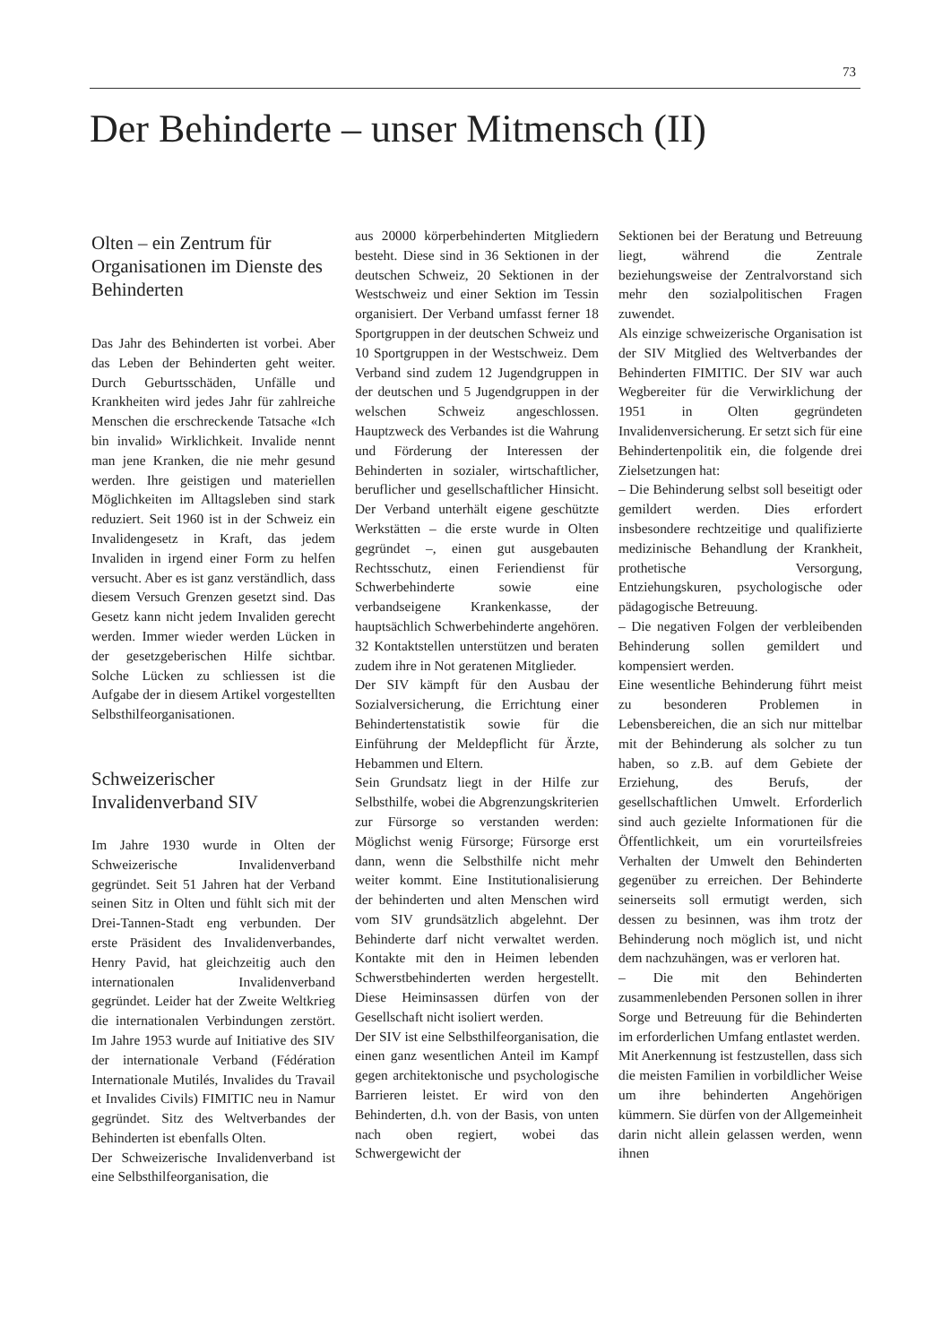73
Der Behinderte – unser Mitmensch (II)
Olten – ein Zentrum für Organisationen im Dienste des Behinderten
Das Jahr des Behinderten ist vorbei. Aber das Leben der Behinderten geht weiter. Durch Geburtsschäden, Unfälle und Krankheiten wird jedes Jahr für zahlreiche Menschen die erschreckende Tatsache «Ich bin invalid» Wirklichkeit. Invalide nennt man jene Kranken, die nie mehr gesund werden. Ihre geistigen und materiellen Möglichkeiten im Alltagsleben sind stark reduziert. Seit 1960 ist in der Schweiz ein Invalidengesetz in Kraft, das jedem Invaliden in irgend einer Form zu helfen versucht. Aber es ist ganz verständlich, dass diesem Versuch Grenzen gesetzt sind. Das Gesetz kann nicht jedem Invaliden gerecht werden. Immer wieder werden Lücken in der gesetzgeberischen Hilfe sichtbar. Solche Lücken zu schliessen ist die Aufgabe der in diesem Artikel vorgestellten Selbsthilfeorganisationen.
Schweizerischer Invalidenverband SIV
Im Jahre 1930 wurde in Olten der Schweizerische Invalidenverband gegründet. Seit 51 Jahren hat der Verband seinen Sitz in Olten und fühlt sich mit der Drei-Tannen-Stadt eng verbunden. Der erste Präsident des Invalidenverbandes, Henry Pavid, hat gleichzeitig auch den internationalen Invalidenverband gegründet. Leider hat der Zweite Weltkrieg die internationalen Verbindungen zerstört. Im Jahre 1953 wurde auf Initiative des SIV der internationale Verband (Fédération Internationale Mutilés, Invalides du Travail et Invalides Civils) FIMITIC neu in Namur gegründet. Sitz des Weltverbandes der Behinderten ist ebenfalls Olten.
Der Schweizerische Invalidenverband ist eine Selbsthilfeorganisation, die
aus 20000 körperbehinderten Mitgliedern besteht. Diese sind in 36 Sektionen in der deutschen Schweiz, 20 Sektionen in der Westschweiz und einer Sektion im Tessin organisiert. Der Verband umfasst ferner 18 Sportgruppen in der deutschen Schweiz und 10 Sportgruppen in der Westschweiz. Dem Verband sind zudem 12 Jugendgruppen in der deutschen und 5 Jugendgruppen in der welschen Schweiz angeschlossen. Hauptzweck des Verbandes ist die Wahrung und Förderung der Interessen der Behinderten in sozialer, wirtschaftlicher, beruflicher und gesellschaftlicher Hinsicht. Der Verband unterhält eigene geschützte Werkstätten – die erste wurde in Olten gegründet –, einen gut ausgebauten Rechtsschutz, einen Feriendienst für Schwerbehinderte sowie eine verbandseigene Krankenkasse, der hauptsächlich Schwerbehinderte angehören. 32 Kontaktstellen unterstützen und beraten zudem ihre in Not geratenen Mitglieder.
Der SIV kämpft für den Ausbau der Sozialversicherung, die Errichtung einer Behindertenstatistik sowie für die Einführung der Meldepflicht für Ärzte, Hebammen und Eltern.
Sein Grundsatz liegt in der Hilfe zur Selbsthilfe, wobei die Abgrenzungskriterien zur Fürsorge so verstanden werden: Möglichst wenig Fürsorge; Fürsorge erst dann, wenn die Selbsthilfe nicht mehr weiter kommt. Eine Institutionalisierung der behinderten und alten Menschen wird vom SIV grundsätzlich abgelehnt. Der Behinderte darf nicht verwaltet werden. Kontakte mit den in Heimen lebenden Schwerstbehinderten werden hergestellt. Diese Heiminsassen dürfen von der Gesellschaft nicht isoliert werden.
Der SIV ist eine Selbsthilfeorganisation, die einen ganz wesentlichen Anteil im Kampf gegen architektonische und psychologische Barrieren leistet. Er wird von den Behinderten, d.h. von der Basis, von unten nach oben regiert, wobei das Schwergewicht der
Sektionen bei der Beratung und Betreuung liegt, während die Zentrale beziehungsweise der Zentralvorstand sich mehr den sozialpolitischen Fragen zuwendet.
Als einzige schweizerische Organisation ist der SIV Mitglied des Weltverbandes der Behinderten FIMITIC. Der SIV war auch Wegbereiter für die Verwirklichung der 1951 in Olten gegründeten Invalidenversicherung. Er setzt sich für eine Behindertenpolitik ein, die folgende drei Zielsetzungen hat:
– Die Behinderung selbst soll beseitigt oder gemildert werden. Dies erfordert insbesondere rechtzeitige und qualifizierte medizinische Behandlung der Krankheit, prothetische Versorgung, Entziehungskuren, psychologische oder pädagogische Betreuung.
– Die negativen Folgen der verbleibenden Behinderung sollen gemildert und kompensiert werden.
Eine wesentliche Behinderung führt meist zu besonderen Problemen in Lebensbereichen, die an sich nur mittelbar mit der Behinderung als solcher zu tun haben, so z.B. auf dem Gebiete der Erziehung, des Berufs, der gesellschaftlichen Umwelt. Erforderlich sind auch gezielte Informationen für die Öffentlichkeit, um ein vorurteilsfreies Verhalten der Umwelt den Behinderten gegenüber zu erreichen. Der Behinderte seinerseits soll ermutigt werden, sich dessen zu besinnen, was ihm trotz der Behinderung noch möglich ist, und nicht dem nachzuhängen, was er verloren hat.
– Die mit den Behinderten zusammenlebenden Personen sollen in ihrer Sorge und Betreuung für die Behinderten im erforderlichen Umfang entlastet werden.
Mit Anerkennung ist festzustellen, dass sich die meisten Familien in vorbildlicher Weise um ihre behinderten Angehörigen kümmern. Sie dürfen von der Allgemeinheit darin nicht allein gelassen werden, wenn ihnen